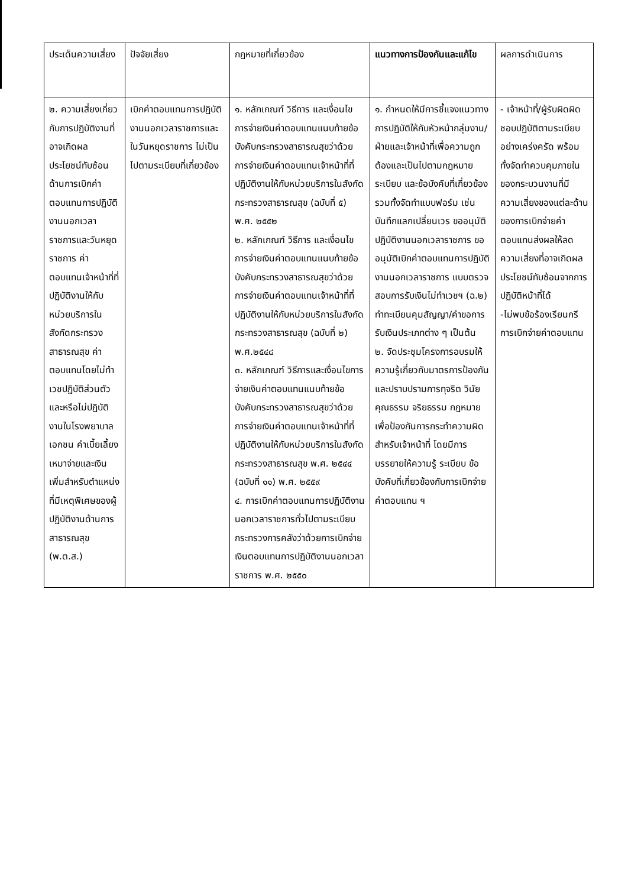| ประเด็นความเสี่ยง | ปัจจัยเสี่ยง | กฎหมายที่เกี่ยวข้อง | แนวทางการป้องกันและแก้ไข | ผลการดำเนินการ |
| --- | --- | --- | --- | --- |
| ๒. ความเสี่ยงเกี่ยวกับการปฏิบัติงานที่อาจเกิดผลประโยชน์ทับซ้อนด้านการเบิกค่าตอบแทนการปฏิบัติงานนอกเวลาราชการและวันหยุดราชการ ค่าตอบแทนเจ้าหน้าที่ที่ปฏิบัติงานให้กับหน่วยบริการในสังกัดกระทรวงสาธารณสุข ค่าตอบแทนโดยไม่ทำเวชปฏิบัติส่วนตัวและหรือไม่ปฏิบัติงานในโรงพยาบาลเอกชน ค่าเบี้ยเลี้ยงเหมาจ่ายและเงินเพิ่มสำหรับตำแหน่งที่มีเหตุพิเศษของผู้ปฏิบัติงานด้านการสาธารณสุข (พ.ต.ส.) | เบิกค่าตอบแทนการปฏิบัติงานนอกเวลาราชการและในวันหยุดราชการ ไม่เป็นไปตามระเบียบที่เกี่ยวข้อง | ๑. หลักเกณฑ์ วิธีการ และเงื่อนไขการจ่ายเงินค่าตอบแทนแนบท้ายข้อบังคับกระทรวงสาธารณสุขว่าด้วยการจ่ายเงินค่าตอบแทนเจ้าหน้าที่ที่ปฏิบัติงานให้กับหน่วยบริการในสังกัดกระทรวงสาธารณสุข (ฉบับที่ ๕) พ.ศ. ๒๕๕๒ ๒. หลักเกณฑ์ วิธีการ และเงื่อนไขการจ่ายเงินค่าตอบแทนแนบท้ายข้อบังคับกระทรวงสาธารณสุขว่าด้วยการจ่ายเงินค่าตอบแทนเจ้าหน้าที่ที่ปฏิบัติงานให้กับหน่วยบริการในสังกัดกระทรวงสาธารณสุข (ฉบับที่ ๒) พ.ศ.๒๕๔๘ ๓. หลักเกณฑ์ วิธีการและเงื่อนไขการจ่ายเงินค่าตอบแทนแนบท้ายข้อบังคับกระทรวงสาธารณสุขว่าด้วยการจ่ายเงินค่าตอบแทนเจ้าหน้าที่ที่ปฏิบัติงานให้กับหน่วยบริการในสังกัดกระทรวงสาธารณสุข พ.ศ. ๒๕๔๔ (ฉบับที่ ๑๑) พ.ศ. ๒๕๕๙ ๔. การเบิกค่าตอบแทนการปฏิบัติงานนอกเวลาราชการทั่วไปตามระเบียบกระทรวงการคลังว่าด้วยการเบิกจ่ายเงินตอบแทนการปฏิบัติงานนอกเวลาราชการ พ.ศ. ๒๕๕๐ | ๑. กำหนดให้มีการชี้แจงแนวทางการปฏิบัติให้กับหัวหน้ากลุ่มงาน/ฝ่ายและเจ้าหน้าที่เพื่อความถูกต้องและเป็นไปตามกฎหมาย ระเบียบ และข้อบังคับที่เกี่ยวข้อง รวมทั้งจัดทำแบบฟอร์ม เช่น บันทึกแลกเปลี่ยนเวร ขออนุมัติปฏิบัติงานนอกเวลาราชการ ขออนุมัติเบิกค่าตอบแทนการปฏิบัติงานนอกเวลาราชการ แบบตรวจสอบการรับเงินไม่ทำเวชฯ (ฉ.๒) ทำทะเบียนคุมสัญญา/คำขอการรับเงินประเภทต่าง ๆ เป็นต้น ๒. จัดประชุมโครงการอบรมให้ความรู้เกี่ยวกับมาตรการป้องกันและปราบปรามการทุจริต วินัย คุณธรรม จริยธรรม กฎหมาย เพื่อป้องกันการกระทำความผิด สำหรับเจ้าหน้าที่ โดยมีการบรรยายให้ความรู้ ระเบียบ ข้อบังคับที่เกี่ยวข้องกับการเบิกจ่ายค่าตอบแทน ฯ | - เจ้าหน้าที่/ผู้รับผิดผิดชอบปฏิบัติตามระเบียบอย่างเคร่งครัด พร้อมทั้งจัดทำควบคุมภายในของกระบวนงานที่มีความเสี่ยงของแต่ละด้านของการเบิกจ่ายค่าตอบแทนส่งผลให้ลดความเสี่ยงที่อาจเกิดผลประโยชน์ทับซ้อนจากการปฏิบัติหน้าที่ได้ -ไม่พบข้อร้องเรียนกรีการเบิกจ่ายค่าตอบแทน |